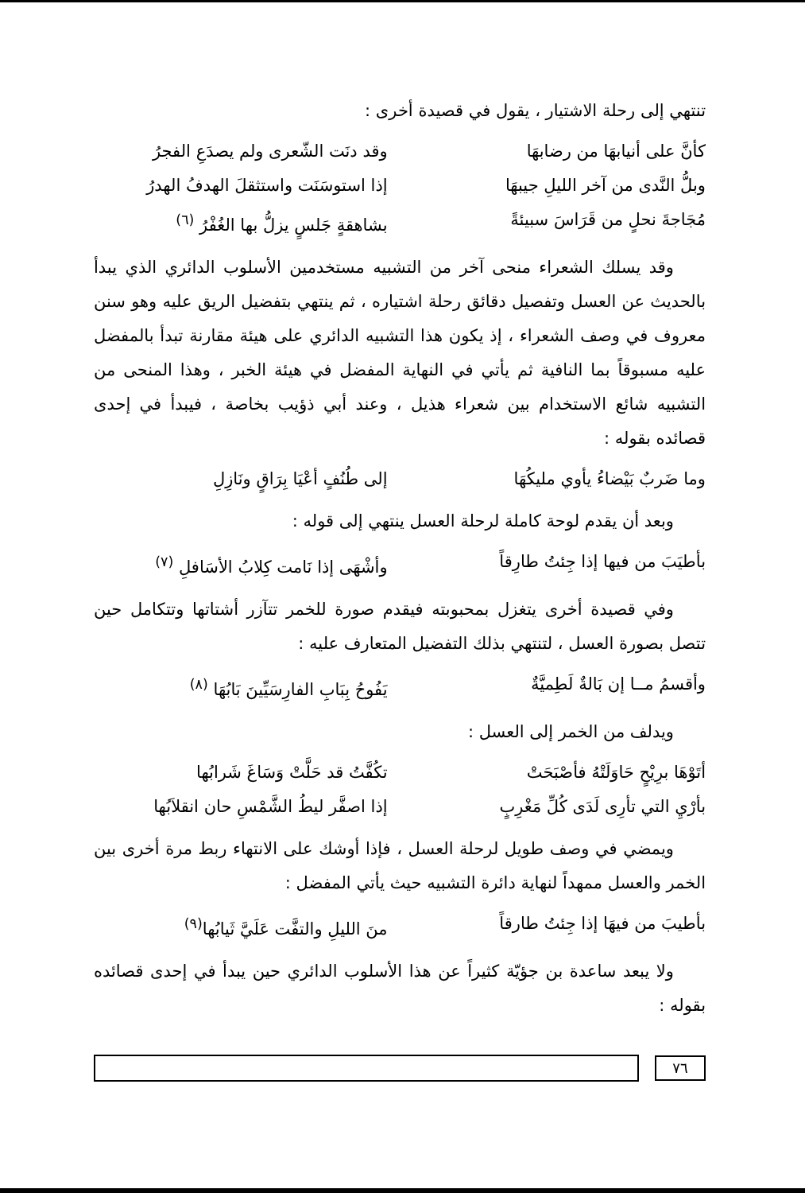تنتهي إلى رحلة الاشتيار ، يقول في قصيدة أخرى :
كأنَّ على أنيابهَا من رضابهَا وقد دنَت الشّعرى ولم يصدَعِ الفجرُ
وبلُّ النَّدى من آخر الليلِ جيبهَا إذا استوسَنَت واستثقلَ الهدفُ الهدرُ
مُجَاجةَ نحلٍ من قَرَاسَ سبيئةً بشاهقةٍ جَلسٍ يزلُّ بها الغُفْرُ <sup>(٦)</sup>
وقد يسلك الشعراء منحى آخر من التشبيه مستخدمين الأسلوب الدائري الذي يبدأ بالحديث عن العسل وتفصيل دقائق رحلة اشتياره ، ثم ينتهي بتفضيل الريق عليه وهو سنن معروف في وصف الشعراء ، إذ يكون هذا التشبيه الدائري على هيئة مقارنة تبدأ بالمفضل عليه مسبوقاً بما النافية ثم يأتي في النهاية المفضل في هيئة الخبر ، وهذا المنحى من التشبيه شائع الاستخدام بين شعراء هذيل ، وعند أبي ذؤيب بخاصة ، فيبدأ في إحدى قصائده بقوله :
وما ضَربٌ بَيْضاءُ يأوي مليكُهَا إلى طُنُفٍ أعْيَا بِرَاقٍ ونَازِلِ
وبعد أن يقدم لوحة كاملة لرحلة العسل ينتهي إلى قوله :
بأطيَبَ من فيها إذا جِئتُ طارِقاً وأشْهَى إذا نَامت كِلابُ الأسَافلِ <sup>(٧)</sup>
وفي قصيدة أخرى يتغزل بمحبوبته فيقدم صورة للخمر تتآزر أشتاتها وتتكامل حين تتصل بصورة العسل ، لتنتهي بذلك التفضيل المتعارف عليه :
وأقسمُ مــا إن بَالةٌ لَطِميَّةٌ يَفُوحُ بِبَابِ الفارِسَيِّينَ بَابُهَا <sup>(٨)</sup>
ويدلف من الخمر إلى العسل :
أتَوْهَا برِيْحٍ حَاوَلَتْهُ فأصْبَحَتْ تكُفَّتُ قد حَلَّتْ وَسَاغَ شَرابُها
بأرْيِ التي تأرِى لَدَى كُلِّ مَغْرِبٍ إذا اصفَّر ليطُ الشَّمْسِ حان انقلاَبُها
ويمضي في وصف طويل لرحلة العسل ، فإذا أوشك على الانتهاء ربط مرة أخرى بين الخمر والعسل ممهداً لنهاية دائرة التشبيه حيث يأتي المفضل :
بأطيبَ من فيهَا إذا جِئتُ طارقاً منَ الليلِ والتفَّت عَلَيَّ ثَيابُها<sup>(٩)</sup>
ولا يبعد ساعدة بن جؤيّة كثيراً عن هذا الأسلوب الدائري حين يبدأ في إحدى قصائده بقوله :
٧٦